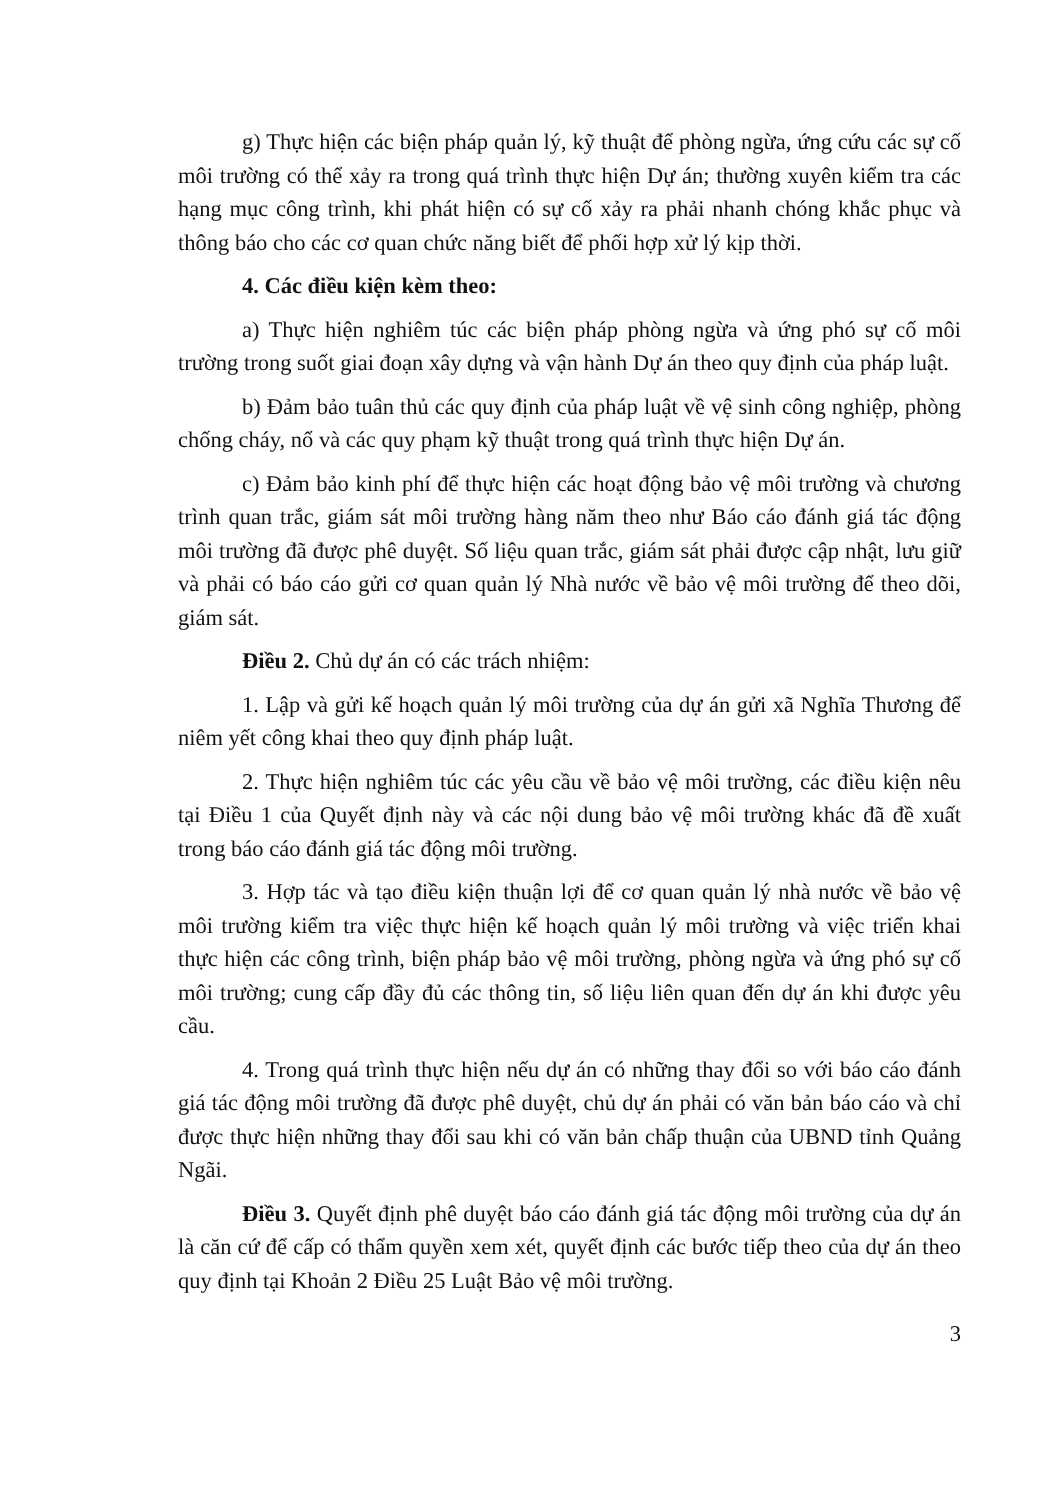g) Thực hiện các biện pháp quản lý, kỹ thuật để phòng ngừa, ứng cứu các sự cố môi trường có thể xảy ra trong quá trình thực hiện Dự án; thường xuyên kiểm tra các hạng mục công trình, khi phát hiện có sự cố xảy ra phải nhanh chóng khắc phục và thông báo cho các cơ quan chức năng biết để phối hợp xử lý kịp thời.
4. Các điều kiện kèm theo:
a) Thực hiện nghiêm túc các biện pháp phòng ngừa và ứng phó sự cố môi trường trong suốt giai đoạn xây dựng và vận hành Dự án theo quy định của pháp luật.
b) Đảm bảo tuân thủ các quy định của pháp luật về vệ sinh công nghiệp, phòng chống cháy, nổ và các quy phạm kỹ thuật trong quá trình thực hiện Dự án.
c) Đảm bảo kinh phí để thực hiện các hoạt động bảo vệ môi trường và chương trình quan trắc, giám sát môi trường hàng năm theo như Báo cáo đánh giá tác động môi trường đã được phê duyệt. Số liệu quan trắc, giám sát phải được cập nhật, lưu giữ và phải có báo cáo gửi cơ quan quản lý Nhà nước về bảo vệ môi trường để theo dõi, giám sát.
Điều 2. Chủ dự án có các trách nhiệm:
1. Lập và gửi kế hoạch quản lý môi trường của dự án gửi xã Nghĩa Thương để niêm yết công khai theo quy định pháp luật.
2. Thực hiện nghiêm túc các yêu cầu về bảo vệ môi trường, các điều kiện nêu tại Điều 1 của Quyết định này và các nội dung bảo vệ môi trường khác đã đề xuất trong báo cáo đánh giá tác động môi trường.
3. Hợp tác và tạo điều kiện thuận lợi để cơ quan quản lý nhà nước về bảo vệ môi trường kiểm tra việc thực hiện kế hoạch quản lý môi trường và việc triển khai thực hiện các công trình, biện pháp bảo vệ môi trường, phòng ngừa và ứng phó sự cố môi trường; cung cấp đầy đủ các thông tin, số liệu liên quan đến dự án khi được yêu cầu.
4. Trong quá trình thực hiện nếu dự án có những thay đổi so với báo cáo đánh giá tác động môi trường đã được phê duyệt, chủ dự án phải có văn bản báo cáo và chỉ được thực hiện những thay đổi sau khi có văn bản chấp thuận của UBND tỉnh Quảng Ngãi.
Điều 3. Quyết định phê duyệt báo cáo đánh giá tác động môi trường của dự án là căn cứ để cấp có thẩm quyền xem xét, quyết định các bước tiếp theo của dự án theo quy định tại Khoản 2 Điều 25 Luật Bảo vệ môi trường.
3